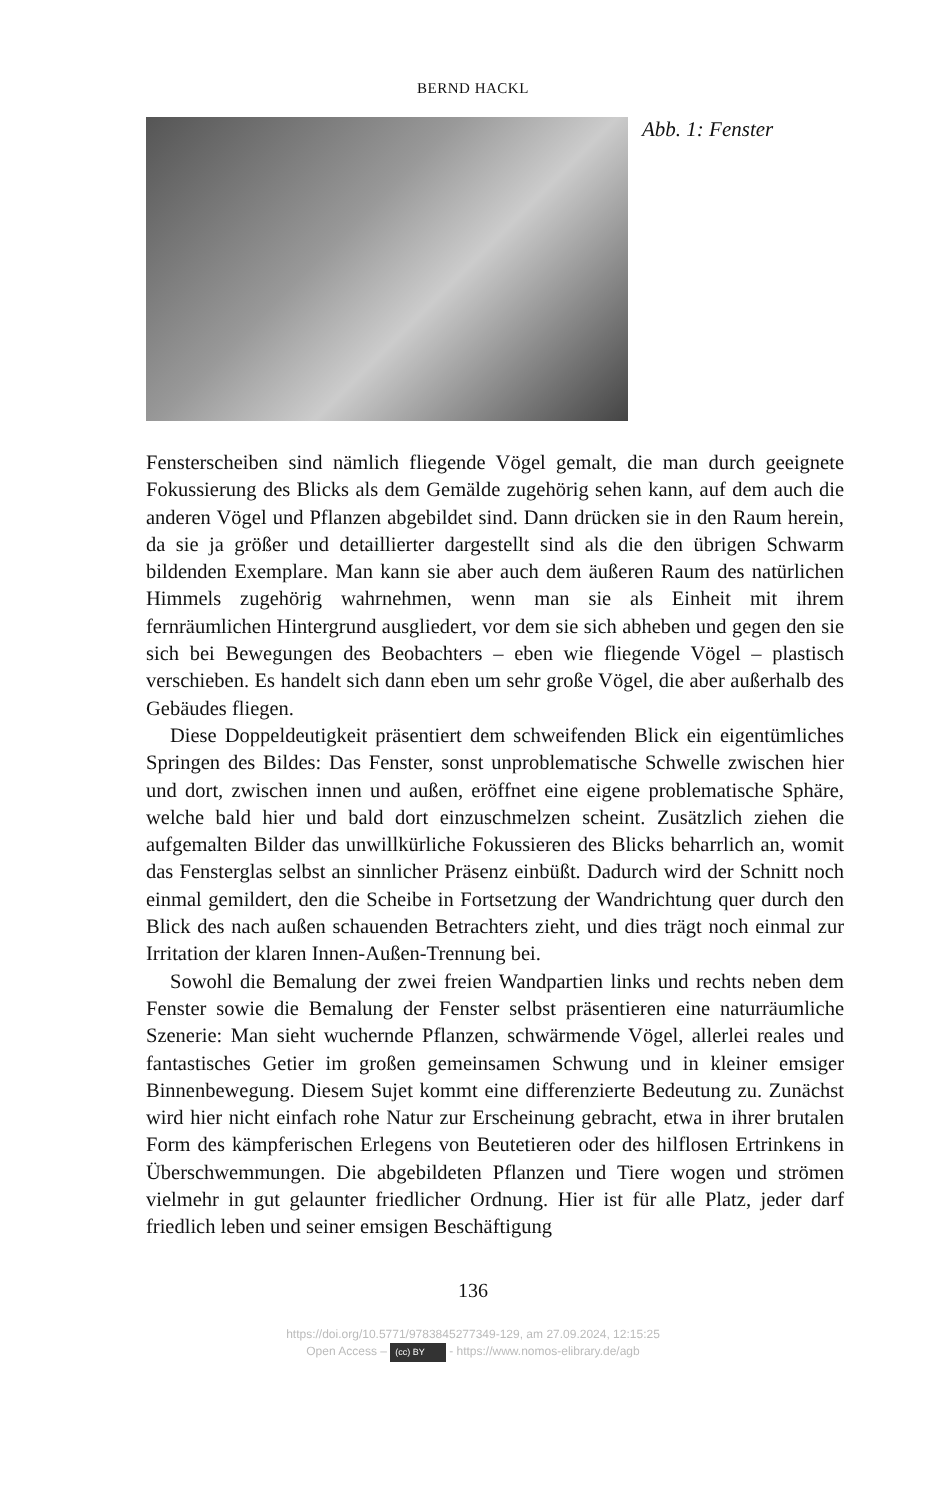BERND HACKL
Abb. 1: Fenster
Fensterscheiben sind nämlich fliegende Vögel gemalt, die man durch geeignete Fokussierung des Blicks als dem Gemälde zugehörig sehen kann, auf dem auch die anderen Vögel und Pflanzen abgebildet sind. Dann drücken sie in den Raum herein, da sie ja größer und detaillierter dargestellt sind als die den übrigen Schwarm bildenden Exemplare. Man kann sie aber auch dem äußeren Raum des natürlichen Himmels zugehörig wahrnehmen, wenn man sie als Einheit mit ihrem fernräumlichen Hintergrund ausgliedert, vor dem sie sich abheben und gegen den sie sich bei Bewegungen des Beobachters – eben wie fliegende Vögel – plastisch verschieben. Es handelt sich dann eben um sehr große Vögel, die aber außerhalb des Gebäudes fliegen.
Diese Doppeldeutigkeit präsentiert dem schweifenden Blick ein eigentümliches Springen des Bildes: Das Fenster, sonst unproblematische Schwelle zwischen hier und dort, zwischen innen und außen, eröffnet eine eigene problematische Sphäre, welche bald hier und bald dort einzuschmelzen scheint. Zusätzlich ziehen die aufgemalten Bilder das unwillkürliche Fokussieren des Blicks beharrlich an, womit das Fensterglas selbst an sinnlicher Präsenz einbüßt. Dadurch wird der Schnitt noch einmal gemildert, den die Scheibe in Fortsetzung der Wandrichtung quer durch den Blick des nach außen schauenden Betrachters zieht, und dies trägt noch einmal zur Irritation der klaren Innen-Außen-Trennung bei.
Sowohl die Bemalung der zwei freien Wandpartien links und rechts neben dem Fenster sowie die Bemalung der Fenster selbst präsentieren eine naturräumliche Szenerie: Man sieht wuchernde Pflanzen, schwärmende Vögel, allerlei reales und fantastisches Getier im großen gemeinsamen Schwung und in kleiner emsiger Binnenbewegung. Diesem Sujet kommt eine differenzierte Bedeutung zu. Zunächst wird hier nicht einfach rohe Natur zur Erscheinung gebracht, etwa in ihrer brutalen Form des kämpferischen Erlegens von Beutetieren oder des hilflosen Ertrinkens in Überschwemmungen. Die abgebildeten Pflanzen und Tiere wogen und strömen vielmehr in gut gelaunter friedlicher Ordnung. Hier ist für alle Platz, jeder darf friedlich leben und seiner emsigen Beschäftigung
136
https://doi.org/10.5771/9783845277349-129, am 27.09.2024, 12:15:25
Open Access – (cc) BY - https://www.nomos-elibrary.de/agb